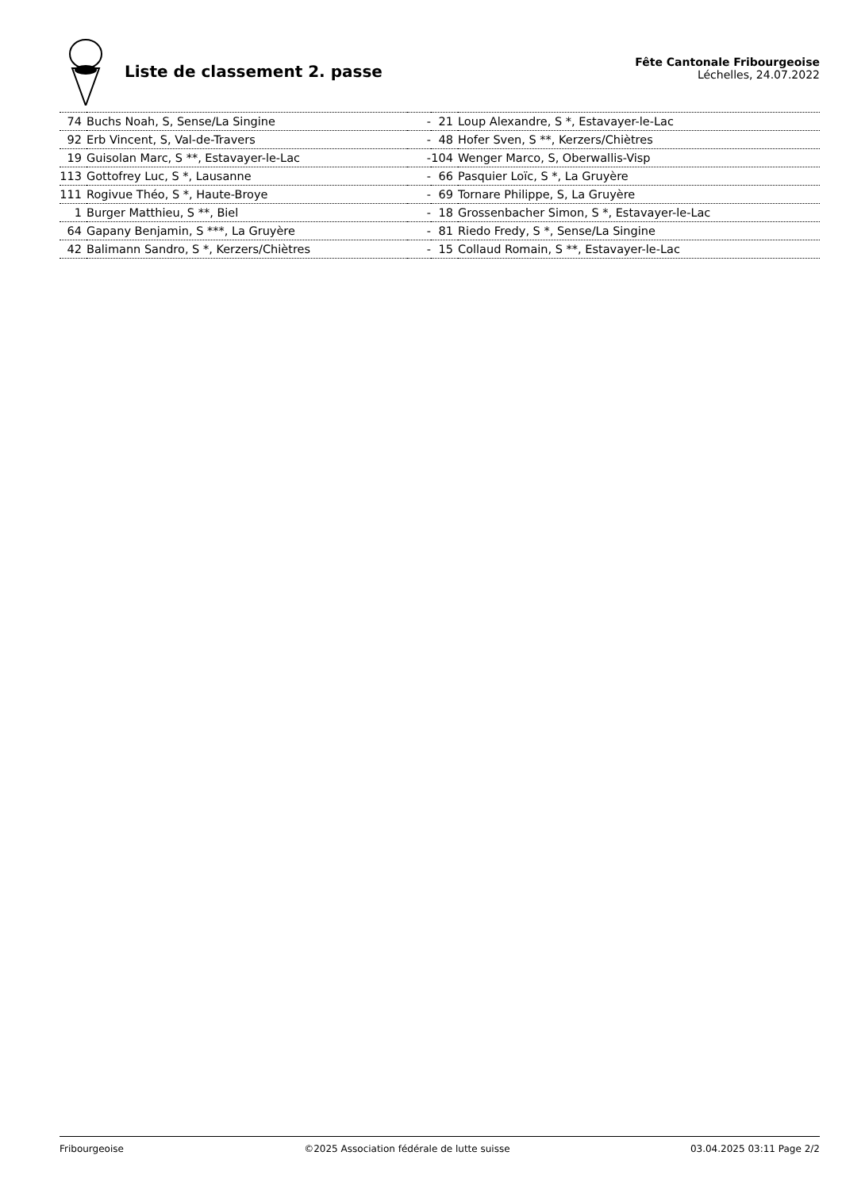Liste de classement 2. passe
Fête Cantonale Fribourgeoise
Léchelles, 24.07.2022
| 74 | Buchs Noah, S, Sense/La Singine | - | 21 | Loup Alexandre, S *, Estavayer-le-Lac |
| 92 | Erb Vincent, S, Val-de-Travers | - | 48 | Hofer Sven, S **, Kerzers/Chiètres |
| 19 | Guisolan Marc, S **, Estavayer-le-Lac | - | 104 | Wenger Marco, S, Oberwallis-Visp |
| 113 | Gottofrey Luc, S *, Lausanne | - | 66 | Pasquier Loïc, S *, La Gruyère |
| 111 | Rogivue Théo, S *, Haute-Broye | - | 69 | Tornare Philippe, S, La Gruyère |
| 1 | Burger Matthieu, S **, Biel | - | 18 | Grossenbacher Simon, S *, Estavayer-le-Lac |
| 64 | Gapany Benjamin, S ***, La Gruyère | - | 81 | Riedo Fredy, S *, Sense/La Singine |
| 42 | Balimann Sandro, S *, Kerzers/Chiètres | - | 15 | Collaud Romain, S **, Estavayer-le-Lac |
Fribourgeoise ©2025 Association fédérale de lutte suisse 03.04.2025 03:11 Page 2/2